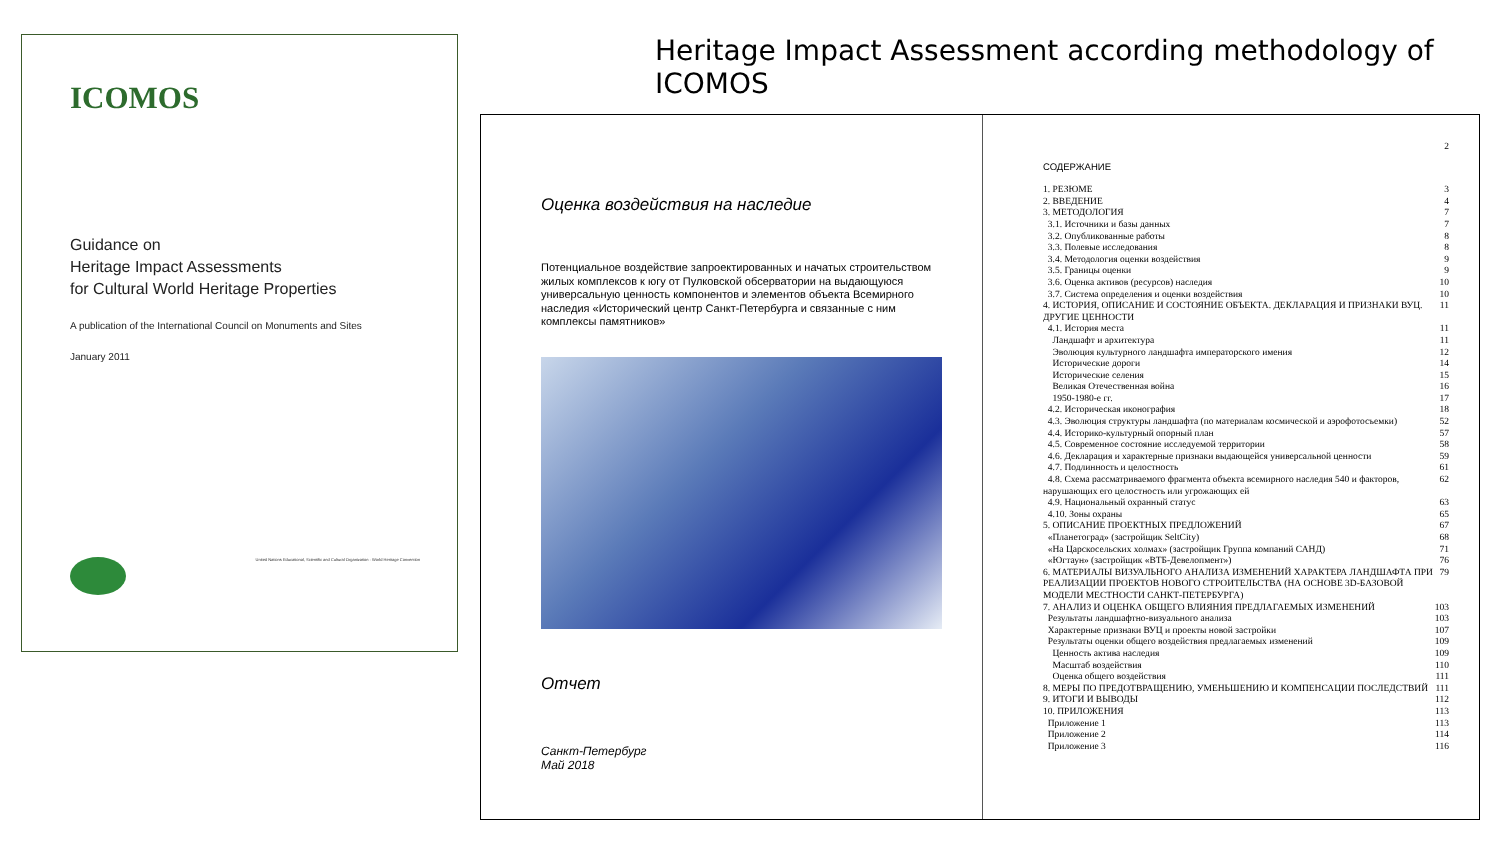ICOMOS
Guidance on
Heritage Impact Assessments
for Cultural World Heritage Properties
A publication of the International Council on Monuments and Sites
January 2011
United Nations Educational, Scientific and Cultural Organization · World Heritage Convention
Heritage Impact Assessment according methodology of ICOMOS
Оценка воздействия на наследие
Потенциальное воздействие запроектированных и начатых строительством жилых комплексов к югу от Пулковской обсерватории на выдающуюся универсальную ценность компонентов и элементов объекта Всемирного наследия «Исторический центр Санкт-Петербурга и связанные с ним комплексы памятников»
Отчет
Санкт-Петербург
Май 2018
2
СОДЕРЖАНИЕ
1. РЕЗЮМЕ 3
2. ВВЕДЕНИЕ 4
3. МЕТОДОЛОГИЯ 7
3.1. Источники и базы данных 7
3.2. Опубликованные работы 8
3.3. Полевые исследования 8
3.4. Методология оценки воздействия 9
3.5. Границы оценки 9
3.6. Оценка активов (ресурсов) наследия 10
3.7. Система определения и оценки воздействия 10
4. ИСТОРИЯ, ОПИСАНИЕ И СОСТОЯНИЕ ОБЪЕКТА. ДЕКЛАРАЦИЯ И ПРИЗНАКИ ВУЦ. ДРУГИЕ ЦЕННОСТИ 11
4.1. История места 11
Ландшафт и архитектура 11
Эволюция культурного ландшафта императорского имения 12
Исторические дороги 14
Исторические селения 15
Великая Отечественная война 16
1950-1980-е гг. 17
4.2. Историческая иконография 18
4.3. Эволюция структуры ландшафта (по материалам космической и аэрофотосъемки) 52
4.4. Историко-культурный опорный план 57
4.5. Современное состояние исследуемой территории 58
4.6. Декларация и характерные признаки выдающейся универсальной ценности 59
4.7. Подлинность и целостность 61
4.8. Схема рассматриваемого фрагмента объекта всемирного наследия 540 и факторов, нарушающих его целостность или угрожающих ей 62
4.9. Национальный охранный статус 63
4.10. Зоны охраны 65
5. ОПИСАНИЕ ПРОЕКТНЫХ ПРЕДЛОЖЕНИЙ 67
«Планетоград» (застройщик SeltCity) 68
«На Царскосельских холмах» (застройщик Группа компаний САНД) 71
«Югтаун» (застройщик «ВТБ-Девелопмент») 76
6. МАТЕРИАЛЫ ВИЗУАЛЬНОГО АНАЛИЗА ИЗМЕНЕНИЙ ХАРАКТЕРА ЛАНДШАФТА ПРИ РЕАЛИЗАЦИИ ПРОЕКТОВ НОВОГО СТРОИТЕЛЬСТВА (НА ОСНОВЕ 3D-БАЗОВОЙ МОДЕЛИ МЕСТНОСТИ САНКТ-ПЕТЕРБУРГА) 79
7. АНАЛИЗ И ОЦЕНКА ОБЩЕГО ВЛИЯНИЯ ПРЕДЛАГАЕМЫХ ИЗМЕНЕНИЙ 103
Результаты ландшафтно-визуального анализа 103
Характерные признаки ВУЦ и проекты новой застройки 107
Результаты оценки общего воздействия предлагаемых изменений 109
Ценность актива наследия 109
Масштаб воздействия 110
Оценка общего воздействия 111
8. МЕРЫ ПО ПРЕДОТВРАЩЕНИЮ, УМЕНЬШЕНИЮ И КОМПЕНСАЦИИ ПОСЛЕДСТВИЙ 111
9. ИТОГИ И ВЫВОДЫ 112
10. ПРИЛОЖЕНИЯ 113
Приложение 1 113
Приложение 2 114
Приложение 3 116